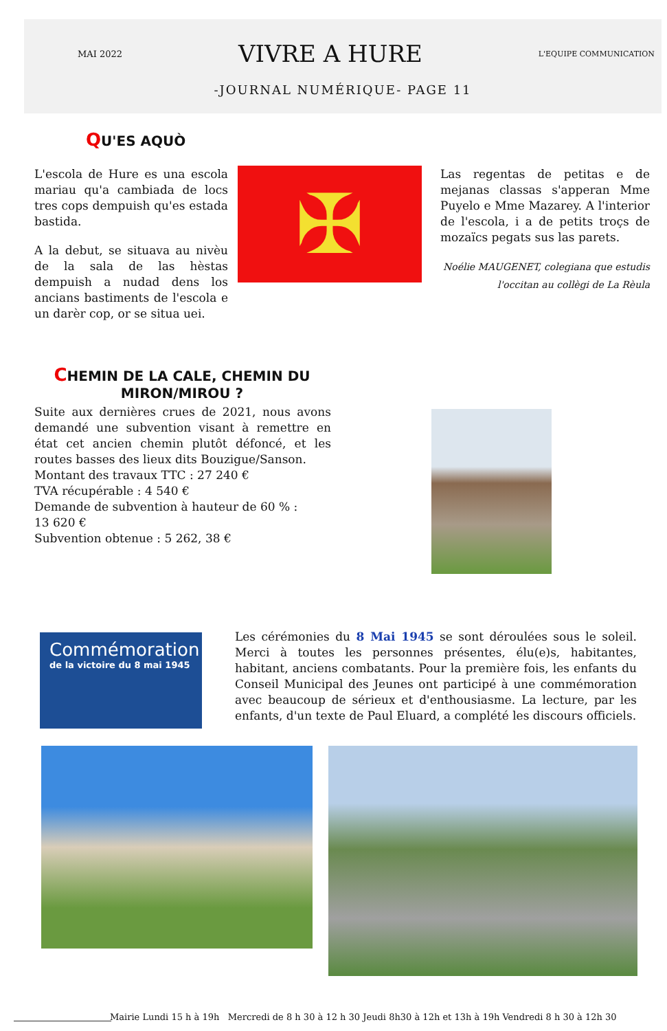MAI 2022
VIVRE A HURE
L'EQUIPE COMMUNICATION
-JOURNAL NUMÉRIQUE- PAGE 11
QU'ES AQUÒ
L'escola de Hure es una escola mariau qu'a cambiada de locs tres cops dempuish qu'es estada bastida.
A la debut, se situava au nivèu de la sala de las hèstas dempuish a nudad dens los ancians bastiments de l'escola e un darèr cop, or se situa uei.
✠
Las regentas de petitas e de mejanas classas s'apperan Mme Puyelo e Mme Mazarey. A l'interior de l'escola, i a de petits troçs de mozaïcs pegats sus las parets.
Noélie MAUGENET, colegiana que estudis l'occitan au collègi de La Rèula
CHEMIN DE LA CALE, CHEMIN DU MIRON/MIROU ?
Suite aux dernières crues de 2021, nous avons demandé une subvention visant à remettre en état cet ancien chemin plutôt défoncé, et les routes basses des lieux dits Bouzigue/Sanson.
Montant des travaux TTC : 27 240 €
TVA récupérable : 4 540 €
Demande de subvention à hauteur de 60 % :
13 620 €
Subvention obtenue : 5 262, 38 €
Commémoration
de la victoire du 8 mai 1945
Les cérémonies du 8 Mai 1945 se sont déroulées sous le soleil. Merci à toutes les personnes présentes, élu(e)s, habitantes, habitant, anciens combatants. Pour la première fois, les enfants du Conseil Municipal des Jeunes ont participé à une commémoration avec beaucoup de sérieux et d'enthousiasme. La lecture, par les enfants, d'un texte de Paul Eluard, a complété les discours officiels.
Mairie Lundi 15 h à 19h Mercredi de 8 h 30 à 12 h 30 Jeudi 8h30 à 12h et 13h à 19h Vendredi 8 h 30 à 12h 30